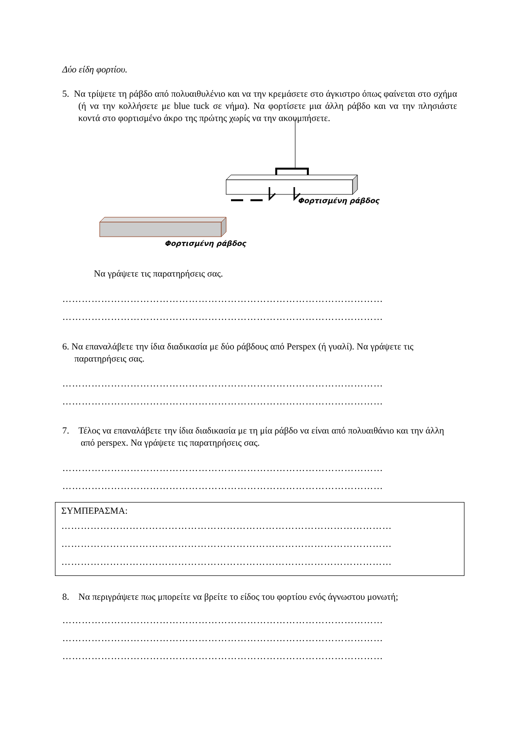Δύο είδη φορτίου.
5. Να τρίψετε τη ράβδο από πολυαιθυλένιο και να την κρεμάσετε στο άγκιστρο όπως φαίνεται στο σχήμα (ή να την κολλήσετε με blue tuck σε νήμα). Να φορτίσετε μια άλλη ράβδο και να την πλησιάστε κοντά στο φορτισμένο άκρο της πρώτης χωρίς να την ακουμπήσετε.
Φορτισμένη ράβδος
Φορτισμένη ράβδος
Να γράψετε τις παρατηρήσεις σας.
………………………………………………………………………………………
………………………………………………………………………………………
6. Να επαναλάβετε την ίδια διαδικασία με δύο ράβδους από Perspex (ή γυαλί). Να γράψετε τις παρατηρήσεις σας.
………………………………………………………………………………………
………………………………………………………………………………………
7. Τέλος να επαναλάβετε την ίδια διαδικασία με τη μία ράβδο να είναι από πολυαιθάνιο και την άλλη από perspex. Να γράψετε τις παρατηρήσεις σας.
………………………………………………………………………………………
………………………………………………………………………………………
ΣΥΜΠΕΡΑΣΜΑ:
…………………………………………………………………………………………
…………………………………………………………………………………………
…………………………………………………………………………………………
8. Να περιγράψετε πως μπορείτε να βρείτε το είδος του φορτίου ενός άγνωστου μονωτή;
………………………………………………………………………………………
………………………………………………………………………………………
………………………………………………………………………………………